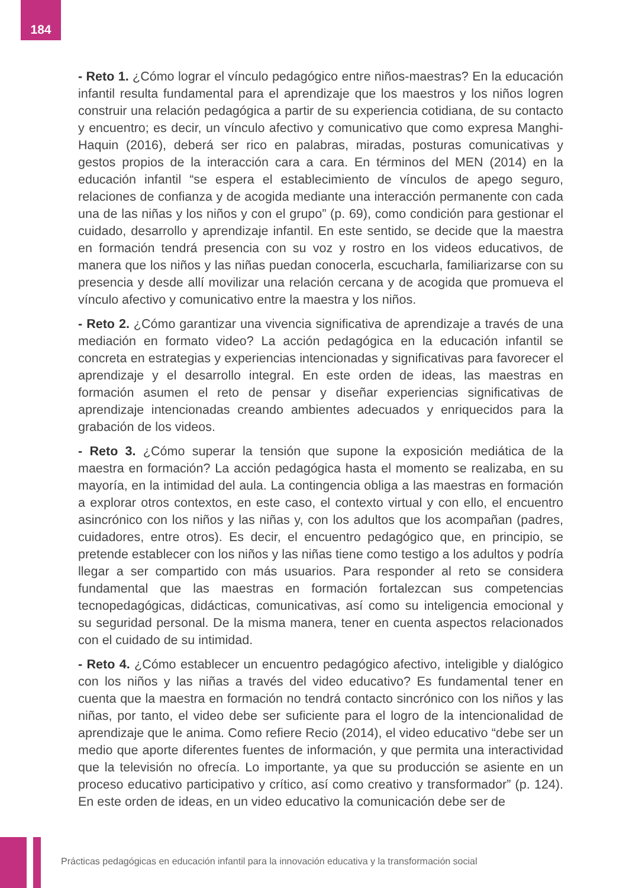184
- Reto 1. ¿Cómo lograr el vínculo pedagógico entre niños-maestras? En la educación infantil resulta fundamental para el aprendizaje que los maestros y los niños logren construir una relación pedagógica a partir de su experiencia cotidiana, de su contacto y encuentro; es decir, un vínculo afectivo y comunicativo que como expresa Manghi-Haquin (2016), deberá ser rico en palabras, miradas, posturas comunicativas y gestos propios de la interacción cara a cara. En términos del MEN (2014) en la educación infantil “se espera el establecimiento de vínculos de apego seguro, relaciones de confianza y de acogida mediante una interacción permanente con cada una de las niñas y los niños y con el grupo” (p. 69), como condición para gestionar el cuidado, desarrollo y aprendizaje infantil. En este sentido, se decide que la maestra en formación tendrá presencia con su voz y rostro en los videos educativos, de manera que los niños y las niñas puedan conocerla, escucharla, familiarizarse con su presencia y desde allí movilizar una relación cercana y de acogida que promueva el vínculo afectivo y comunicativo entre la maestra y los niños.
- Reto 2. ¿Cómo garantizar una vivencia significativa de aprendizaje a través de una mediación en formato video? La acción pedagógica en la educación infantil se concreta en estrategias y experiencias intencionadas y significativas para favorecer el aprendizaje y el desarrollo integral. En este orden de ideas, las maestras en formación asumen el reto de pensar y diseñar experiencias significativas de aprendizaje intencionadas creando ambientes adecuados y enriquecidos para la grabación de los videos.
- Reto 3. ¿Cómo superar la tensión que supone la exposición mediática de la maestra en formación? La acción pedagógica hasta el momento se realizaba, en su mayoría, en la intimidad del aula. La contingencia obliga a las maestras en formación a explorar otros contextos, en este caso, el contexto virtual y con ello, el encuentro asincrónico con los niños y las niñas y, con los adultos que los acompañan (padres, cuidadores, entre otros). Es decir, el encuentro pedagógico que, en principio, se pretende establecer con los niños y las niñas tiene como testigo a los adultos y podría llegar a ser compartido con más usuarios. Para responder al reto se considera fundamental que las maestras en formación fortalezcan sus competencias tecnopedagógicas, didácticas, comunicativas, así como su inteligencia emocional y su seguridad personal. De la misma manera, tener en cuenta aspectos relacionados con el cuidado de su intimidad.
- Reto 4. ¿Cómo establecer un encuentro pedagógico afectivo, inteligible y dialógico con los niños y las niñas a través del video educativo? Es fundamental tener en cuenta que la maestra en formación no tendrá contacto sincrónico con los niños y las niñas, por tanto, el video debe ser suficiente para el logro de la intencionalidad de aprendizaje que le anima. Como refiere Recio (2014), el video educativo “debe ser un medio que aporte diferentes fuentes de información, y que permita una interactividad que la televisión no ofrecía. Lo importante, ya que su producción se asiente en un proceso educativo participativo y crítico, así como creativo y transformador” (p. 124). En este orden de ideas, en un video educativo la comunicación debe ser de
Prácticas pedagógicas en educación infantil para la innovación educativa y la transformación social